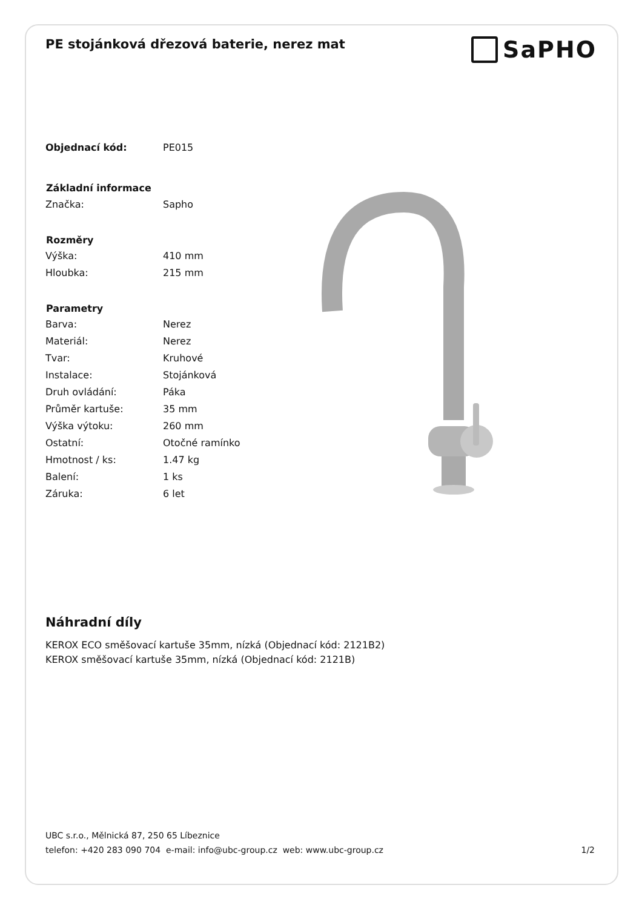PE stojánková dřezová baterie, nerez mat
SaPHO
| Objednací kód: | PE015 |
| Základní informace | |
| Značka: | Sapho |
| Rozměry | |
| Výška: | 410 mm |
| Hloubka: | 215 mm |
| Parametry | |
| Barva: | Nerez |
| Materiál: | Nerez |
| Tvar: | Kruhové |
| Instalace: | Stojánková |
| Druh ovládání: | Páka |
| Průměr kartuše: | 35 mm |
| Výška výtoku: | 260 mm |
| Ostatní: | Otočné ramínko |
| Hmotnost / ks: | 1.47 kg |
| Balení: | 1 ks |
| Záruka: | 6 let |
Náhradní díly
KEROX ECO směšovací kartuše 35mm, nízká (Objednací kód: 2121B2)
KEROX směšovací kartuše 35mm, nízká (Objednací kód: 2121B)
UBC s.r.o., Mělnická 87, 250 65 Líbeznice
telefon: +420 283 090 704 e-mail: info@ubc-group.cz web: www.ubc-group.cz 1/2